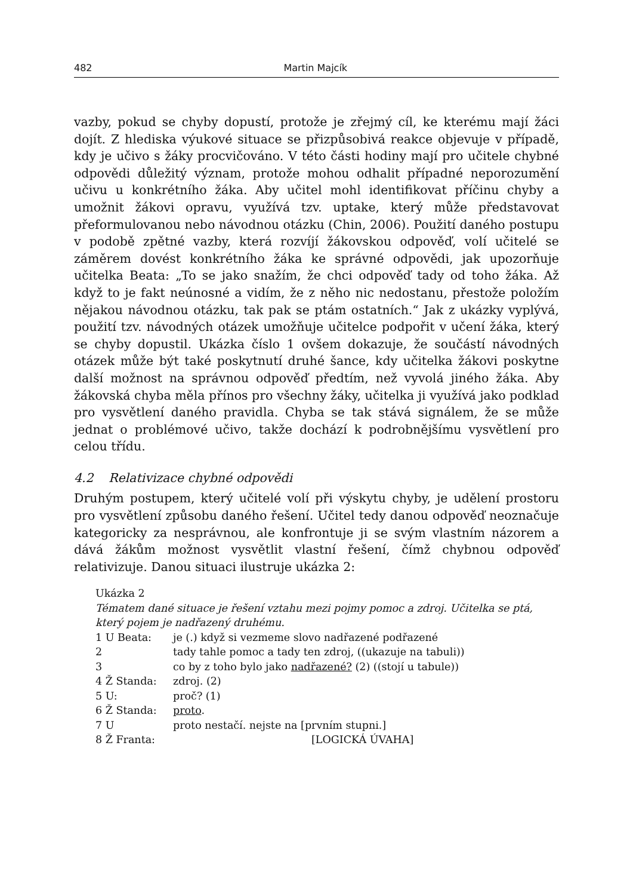482 Martin Majcík
vazby, pokud se chyby dopustí, protože je zřejmý cíl, ke kterému mají žáci dojít. Z hlediska výukové situace se přizpůsobivá reakce objevuje v případě, kdy je učivo s žáky procvičováno. V této části hodiny mají pro učitele chybné odpovědi důležitý význam, protože mohou odhalit případné neporozumění učivu u konkrétního žáka. Aby učitel mohl identifikovat příčinu chyby a umožnit žákovi opravu, využívá tzv. uptake, který může představovat přeformulovanou nebo návodnou otázku (Chin, 2006). Použití daného postupu v podobě zpětné vazby, která rozvíjí žákovskou odpověď, volí učitelé se záměrem dovést konkrétního žáka ke správné odpovědi, jak upozorňuje učitelka Beata: „To se jako snažím, že chci odpověď tady od toho žáka. Až když to je fakt neúnosné a vidím, že z něho nic nedostanu, přestože položím nějakou návodnou otázku, tak pak se ptám ostatních.“ Jak z ukázky vyplývá, použití tzv. návodných otázek umožňuje učitelce podpořit v učení žáka, který se chyby dopustil. Ukázka číslo 1 ovšem dokazuje, že součástí návodných otázek může být také poskytnutí druhé šance, kdy učitelka žákovi poskytne další možnost na správnou odpověď předtím, než vyvolá jiného žáka. Aby žákovská chyba měla přínos pro všechny žáky, učitelka ji využívá jako podklad pro vysvětlení daného pravidla. Chyba se tak stává signálem, že se může jednat o problémové učivo, takže dochází k podrobnějšímu vysvětlení pro celou třídu.
4.2 Relativizace chybné odpovědi
Druhým postupem, který učitelé volí při výskytu chyby, je udělení prostoru pro vysvětlení způsobu daného řešení. Učitel tedy danou odpověď neoznačuje kategoricky za nesprávnou, ale konfrontuje ji se svým vlastním názorem a dává žákům možnost vysvětlit vlastní řešení, čímž chybnou odpověď relativizuje. Danou situaci ilustruje ukázka 2:
Ukázka 2
Tématem dané situace je řešení vztahu mezi pojmy pomoc a zdroj. Učitelka se ptá, který pojem je nadřazený druhému.
1 U Beata: je (.) když si vezmeme slovo nadřazené podřazené
2 tady tahle pomoc a tady ten zdroj, ((ukazuje na tabuli))
3 co by z toho bylo jako nadřazené? (2) ((stojí u tabule))
4 Ž Standa: zdroj. (2)
5 U: proč? (1)
6 Ž Standa: proto.
7 U proto nestačí. nejste na [prvním stupni.]
8 Ž Franta: [LOGICKÁ ÚVAHA]